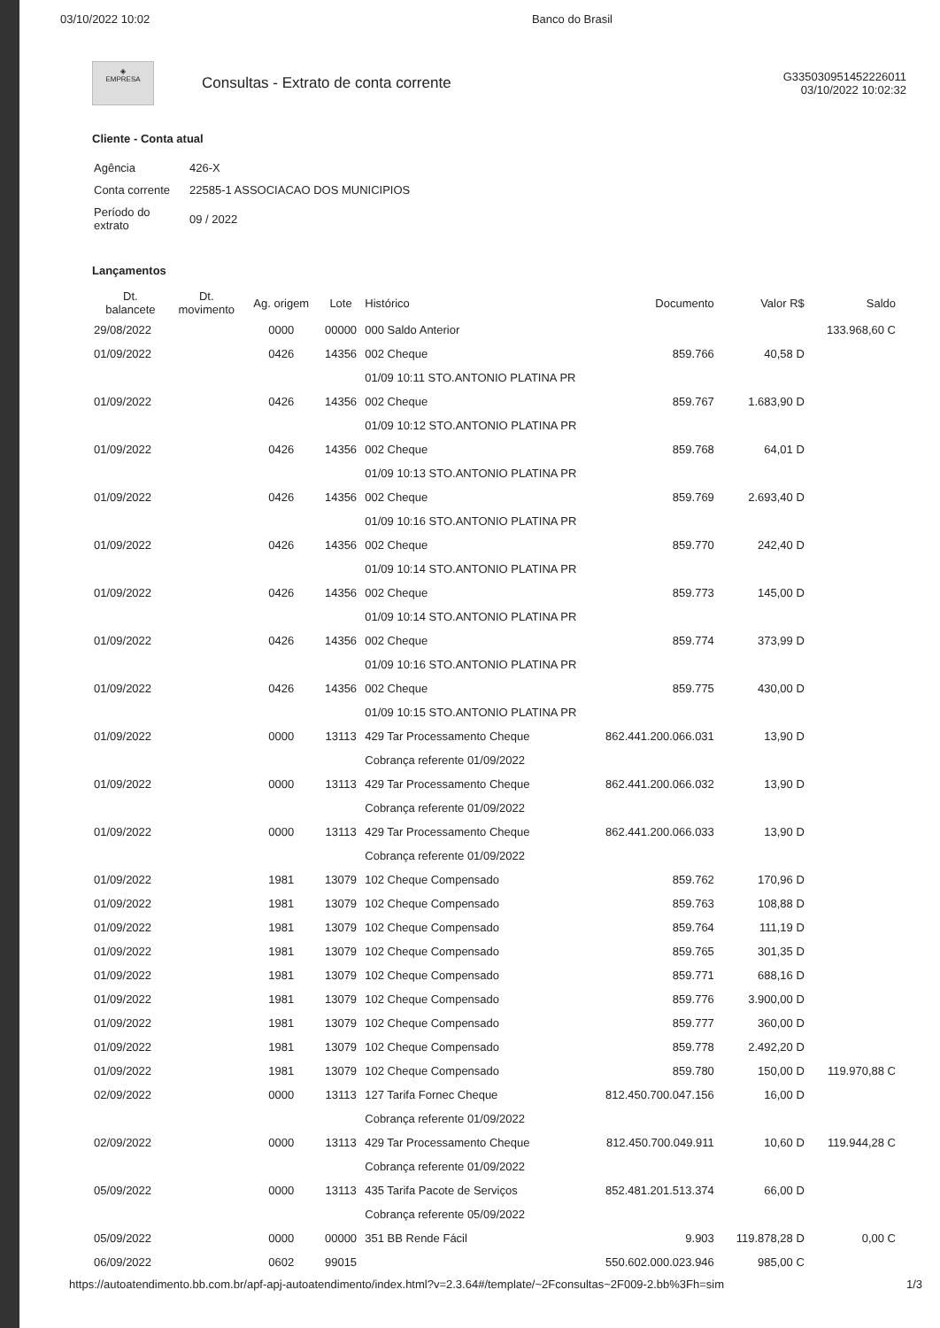03/10/2022 10:02 Banco do Brasil
◈
EMPRESA
Consultas - Extrato de conta corrente
G335030951452226011
03/10/2022 10:02:32
Cliente - Conta atual
| Agência | 426-X |
| Conta corrente | 22585-1 ASSOCIACAO DOS MUNICIPIOS |
| Período do extrato | 09 / 2022 |
Lançamentos
| Dt. balancete | Dt. movimento | Ag. origem | Lote | Histórico | Documento | Valor R$ | Saldo |
| --- | --- | --- | --- | --- | --- | --- | --- |
| 29/08/2022 | | 0000 | 00000 | 000 Saldo Anterior | | | 133.968,60 C |
| 01/09/2022 | | 0426 | 14356 | 002 Cheque | 859.766 | 40,58 D | |
| | | | | 01/09 10:11 STO.ANTONIO PLATINA PR | | | |
| 01/09/2022 | | 0426 | 14356 | 002 Cheque | 859.767 | 1.683,90 D | |
| | | | | 01/09 10:12 STO.ANTONIO PLATINA PR | | | |
| 01/09/2022 | | 0426 | 14356 | 002 Cheque | 859.768 | 64,01 D | |
| | | | | 01/09 10:13 STO.ANTONIO PLATINA PR | | | |
| 01/09/2022 | | 0426 | 14356 | 002 Cheque | 859.769 | 2.693,40 D | |
| | | | | 01/09 10:16 STO.ANTONIO PLATINA PR | | | |
| 01/09/2022 | | 0426 | 14356 | 002 Cheque | 859.770 | 242,40 D | |
| | | | | 01/09 10:14 STO.ANTONIO PLATINA PR | | | |
| 01/09/2022 | | 0426 | 14356 | 002 Cheque | 859.773 | 145,00 D | |
| | | | | 01/09 10:14 STO.ANTONIO PLATINA PR | | | |
| 01/09/2022 | | 0426 | 14356 | 002 Cheque | 859.774 | 373,99 D | |
| | | | | 01/09 10:16 STO.ANTONIO PLATINA PR | | | |
| 01/09/2022 | | 0426 | 14356 | 002 Cheque | 859.775 | 430,00 D | |
| | | | | 01/09 10:15 STO.ANTONIO PLATINA PR | | | |
| 01/09/2022 | | 0000 | 13113 | 429 Tar Processamento Cheque | 862.441.200.066.031 | 13,90 D | |
| | | | | Cobrança referente 01/09/2022 | | | |
| 01/09/2022 | | 0000 | 13113 | 429 Tar Processamento Cheque | 862.441.200.066.032 | 13,90 D | |
| | | | | Cobrança referente 01/09/2022 | | | |
| 01/09/2022 | | 0000 | 13113 | 429 Tar Processamento Cheque | 862.441.200.066.033 | 13,90 D | |
| | | | | Cobrança referente 01/09/2022 | | | |
| 01/09/2022 | | 1981 | 13079 | 102 Cheque Compensado | 859.762 | 170,96 D | |
| 01/09/2022 | | 1981 | 13079 | 102 Cheque Compensado | 859.763 | 108,88 D | |
| 01/09/2022 | | 1981 | 13079 | 102 Cheque Compensado | 859.764 | 111,19 D | |
| 01/09/2022 | | 1981 | 13079 | 102 Cheque Compensado | 859.765 | 301,35 D | |
| 01/09/2022 | | 1981 | 13079 | 102 Cheque Compensado | 859.771 | 688,16 D | |
| 01/09/2022 | | 1981 | 13079 | 102 Cheque Compensado | 859.776 | 3.900,00 D | |
| 01/09/2022 | | 1981 | 13079 | 102 Cheque Compensado | 859.777 | 360,00 D | |
| 01/09/2022 | | 1981 | 13079 | 102 Cheque Compensado | 859.778 | 2.492,20 D | |
| 01/09/2022 | | 1981 | 13079 | 102 Cheque Compensado | 859.780 | 150,00 D | 119.970,88 C |
| 02/09/2022 | | 0000 | 13113 | 127 Tarifa Fornec Cheque | 812.450.700.047.156 | 16,00 D | |
| | | | | Cobrança referente 01/09/2022 | | | |
| 02/09/2022 | | 0000 | 13113 | 429 Tar Processamento Cheque | 812.450.700.049.911 | 10,60 D | 119.944,28 C |
| | | | | Cobrança referente 01/09/2022 | | | |
| 05/09/2022 | | 0000 | 13113 | 435 Tarifa Pacote de Serviços | 852.481.201.513.374 | 66,00 D | |
| | | | | Cobrança referente 05/09/2022 | | | |
| 05/09/2022 | | 0000 | 00000 | 351 BB Rende Fácil | 9.903 | 119.878,28 D | 0,00 C |
| 06/09/2022 | | 0602 | 99015 | | 550.602.000.023.946 | 985,00 C | |
https://autoatendimento.bb.com.br/apf-apj-autoatendimento/index.html?v=2.3.64#/template/~2Fconsultas~2F009-2.bb%3Fh=sim 1/3